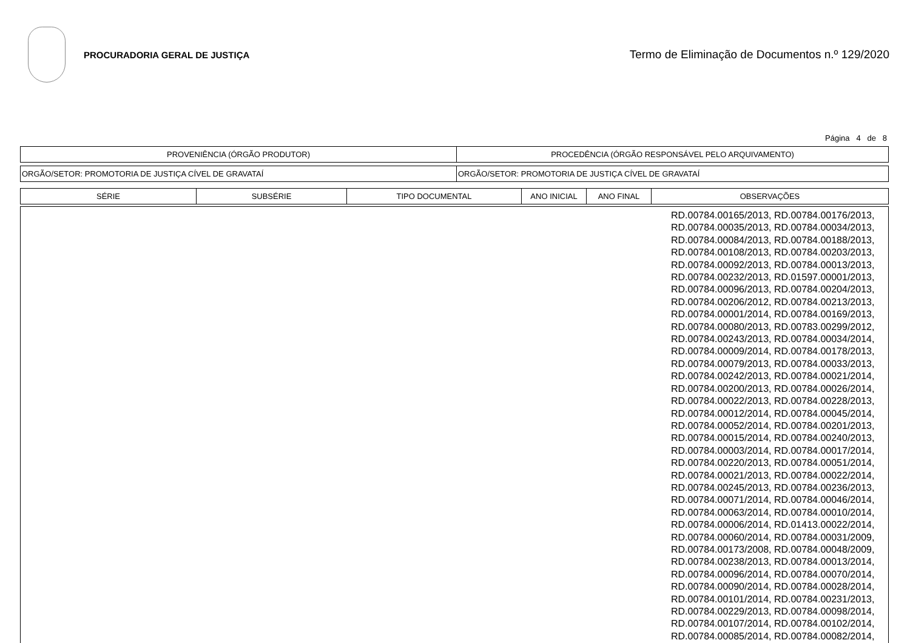PROCURADORIA GERAL DE JUSTIÇA
Termo de Eliminação de Documentos n.º 129/2020
Página 4 de 8
| PROVENIÊNCIA (ÓRGÃO PRODUTOR) | PROCEDÊNCIA (ÓRGÃO RESPONSÁVEL PELO ARQUIVAMENTO) |
| --- | --- |
| ORGÃO/SETOR: PROMOTORIA DE JUSTIÇA CÍVEL DE GRAVATAÍ | ORGÃO/SETOR: PROMOTORIA DE JUSTIÇA CÍVEL DE GRAVATAÍ |
| SÉRIE | SUBSÉRIE | TIPO DOCUMENTAL | ANO INICIAL | ANO FINAL | OBSERVAÇÕES |
| --- | --- | --- | --- | --- | --- |
| RD.00784.00165/2013, RD.00784.00176/2013, RD.00784.00035/2013, RD.00784.00034/2013, RD.00784.00084/2013, RD.00784.00188/2013, RD.00784.00108/2013, RD.00784.00203/2013, RD.00784.00092/2013, RD.00784.00013/2013, RD.00784.00232/2013, RD.01597.00001/2013, RD.00784.00096/2013, RD.00784.00204/2013, RD.00784.00206/2012, RD.00784.00213/2013, RD.00784.00001/2014, RD.00784.00169/2013, RD.00784.00080/2013, RD.00783.00299/2012, RD.00784.00243/2013, RD.00784.00034/2014, RD.00784.00009/2014, RD.00784.00178/2013, RD.00784.00079/2013, RD.00784.00033/2013, RD.00784.00242/2013, RD.00784.00021/2014, RD.00784.00200/2013, RD.00784.00026/2014, RD.00784.00022/2013, RD.00784.00228/2013, RD.00784.00012/2014, RD.00784.00045/2014, RD.00784.00052/2014, RD.00784.00201/2013, RD.00784.00015/2014, RD.00784.00240/2013, RD.00784.00003/2014, RD.00784.00017/2014, RD.00784.00220/2013, RD.00784.00051/2014, RD.00784.00021/2013, RD.00784.00022/2014, RD.00784.00245/2013, RD.00784.00236/2013, RD.00784.00071/2014, RD.00784.00046/2014, RD.00784.00063/2014, RD.00784.00010/2014, RD.00784.00006/2014, RD.01413.00022/2014, RD.00784.00060/2014, RD.00784.00031/2009, RD.00784.00173/2008, RD.00784.00048/2009, RD.00784.00238/2013, RD.00784.00013/2014, RD.00784.00096/2014, RD.00784.00070/2014, RD.00784.00090/2014, RD.00784.00028/2014, RD.00784.00101/2014, RD.00784.00231/2013, RD.00784.00229/2013, RD.00784.00098/2014, RD.00784.00107/2014, RD.00784.00102/2014, RD.00784.00085/2014, RD.00784.00082/2014, |